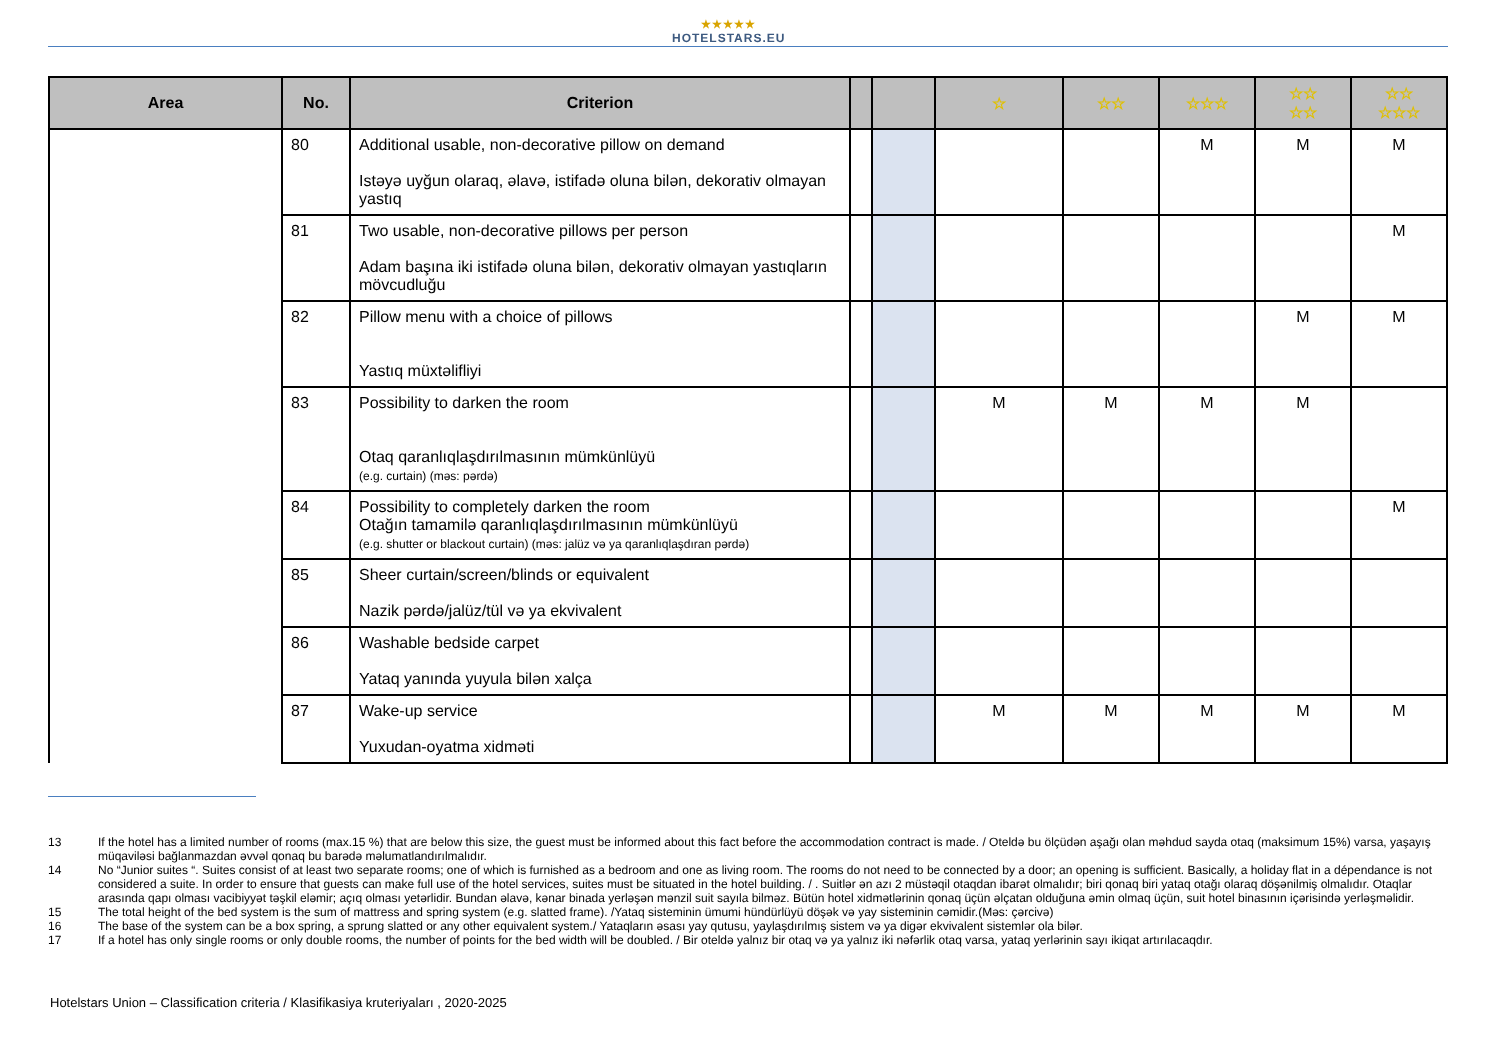★★★★★
HOTELSTARS.EU
| Area | No. | Criterion | | | ☆ | ☆☆ | ☆☆☆ | ☆☆ ☆☆ | ☆☆ ☆☆☆ |
| --- | --- | --- | --- | --- | --- | --- | --- | --- | --- |
| | 80 | Additional usable, non-decorative pillow on demand Istəyə uyğun olaraq, əlavə, istifadə oluna bilən, dekorativ olmayan yastıq | | | | | M | M | M |
| | 81 | Two usable, non-decorative pillows per person Adam başına iki istifadə oluna bilən, dekorativ olmayan yastıqların mövcudluğu | | | | | | | M |
| | 82 | Pillow menu with a choice of pillows Yastıq müxtəlifliyi | | | | | | M | M |
| | 83 | Possibility to darken the room Otaq qaranlıqlaşdırılmasının mümkünlüyü (e.g. curtain) (məs: pərdə) | | | M | M | M | M | |
| | 84 | Possibility to completely darken the room Otağın tamamilə qaranlıqlaşdırılmasının mümkünlüyü (e.g. shutter or blackout curtain) (məs: jalüz və ya qaranlıqlaşdıran pərdə) | | | | | | | M |
| | 85 | Sheer curtain/screen/blinds or equivalent Nazik pərdə/jalüz/tül və ya ekvivalent | | | | | | | |
| | 86 | Washable bedside carpet Yataq yanında yuyula bilən xalça | | | | | | | |
| | 87 | Wake-up service Yuxudan-oyatma xidməti | | | M | M | M | M | M |
13 If the hotel has a limited number of rooms (max.15 %) that are below this size, the guest must be informed about this fact before the accommodation contract is made. / Oteldə bu ölçüdən aşağı olan məhdud sayda otaq (maksimum 15%) varsa, yaşayış müqaviləsi bağlanmazdan əvvəl qonaq bu barədə məlumatlandırılmalıdır.
14 No “Junior suites “. Suites consist of at least two separate rooms; one of which is furnished as a bedroom and one as living room. The rooms do not need to be connected by a door; an opening is sufficient. Basically, a holiday flat in a dépendance is not considered a suite. In order to ensure that guests can make full use of the hotel services, suites must be situated in the hotel building. / . Suitlər ən azı 2 müstəqil otaqdan ibarət olmalıdır; biri qonaq biri yataq otağı olaraq döşənilmiş olmalıdır. Otaqlar arasında qapı olması vacibiyyət təşkil eləmir; açıq olması yetərlidir. Bundan əlavə, kənar binada yerləşən mənzil suit sayıla bilməz. Bütün hotel xidmətlərinin qonaq üçün əlçatan olduğuna əmin olmaq üçün, suit hotel binasının içərisində yerləşməlidir.
15 The total height of the bed system is the sum of mattress and spring system (e.g. slatted frame). /Yataq sisteminin ümumi hündürlüyü döşək və yay sisteminin cəmidir.(Məs: çərcivə)
16 The base of the system can be a box spring, a sprung slatted or any other equivalent system./ Yataqların əsası yay qutusu, yaylaşdırılmış sistem və ya digər ekvivalent sistemlər ola bilər.
17 If a hotel has only single rooms or only double rooms, the number of points for the bed width will be doubled. / Bir oteldə yalnız bir otaq və ya yalnız iki nəfərlik otaq varsa, yataq yerlərinin sayı ikiqat artırılacaqdır.
Hotelstars Union – Classification criteria / Klasifikasiya kruteriyaları , 2020-2025